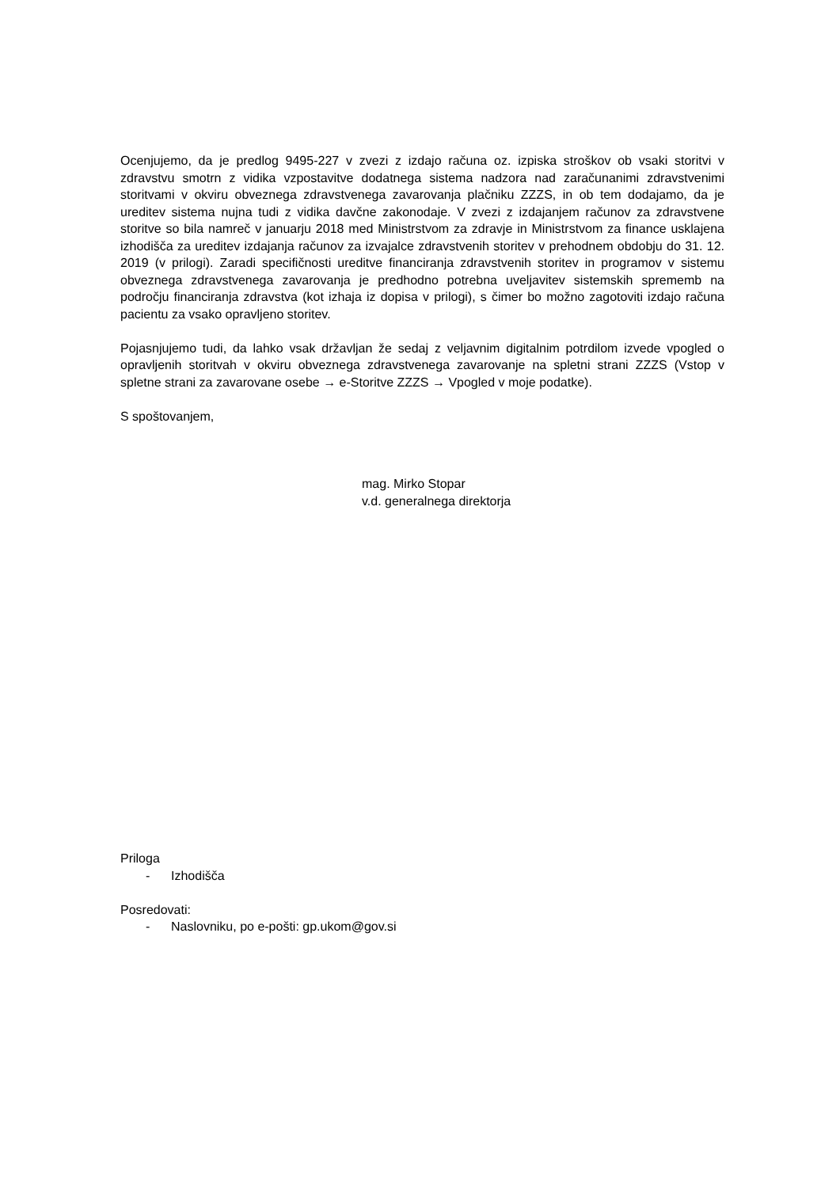Ocenjujemo, da je predlog 9495-227 v zvezi z izdajo računa oz. izpiska stroškov ob vsaki storitvi v zdravstvu smotrn z vidika vzpostavitve dodatnega sistema nadzora nad zaračunanimi zdravstvenimi storitvami v okviru obveznega zdravstvenega zavarovanja plačniku ZZZS, in ob tem dodajamo, da je ureditev sistema nujna tudi z vidika davčne zakonodaje. V zvezi z izdajanjem računov za zdravstvene storitve so bila namreč v januarju 2018 med Ministrstvom za zdravje in Ministrstvom za finance usklajena izhodišča za ureditev izdajanja računov za izvajalce zdravstvenih storitev v prehodnem obdobju do 31. 12. 2019 (v prilogi). Zaradi specifičnosti ureditve financiranja zdravstvenih storitev in programov v sistemu obveznega zdravstvenega zavarovanja je predhodno potrebna uveljavitev sistemskih sprememb na področju financiranja zdravstva (kot izhaja iz dopisa v prilogi), s čimer bo možno zagotoviti izdajo računa pacientu za vsako opravljeno storitev.
Pojasnjujemo tudi, da lahko vsak državljan že sedaj z veljavnim digitalnim potrdilom izvede vpogled o opravljenih storitvah v okviru obveznega zdravstvenega zavarovanje na spletni strani ZZZS (Vstop v spletne strani za zavarovane osebe → e-Storitve ZZZS → Vpogled v moje podatke).
S spoštovanjem,
mag. Mirko Stopar
v.d. generalnega direktorja
Priloga
- Izhodišča
Posredovati:
- Naslovniku, po e-pošti: gp.ukom@gov.si